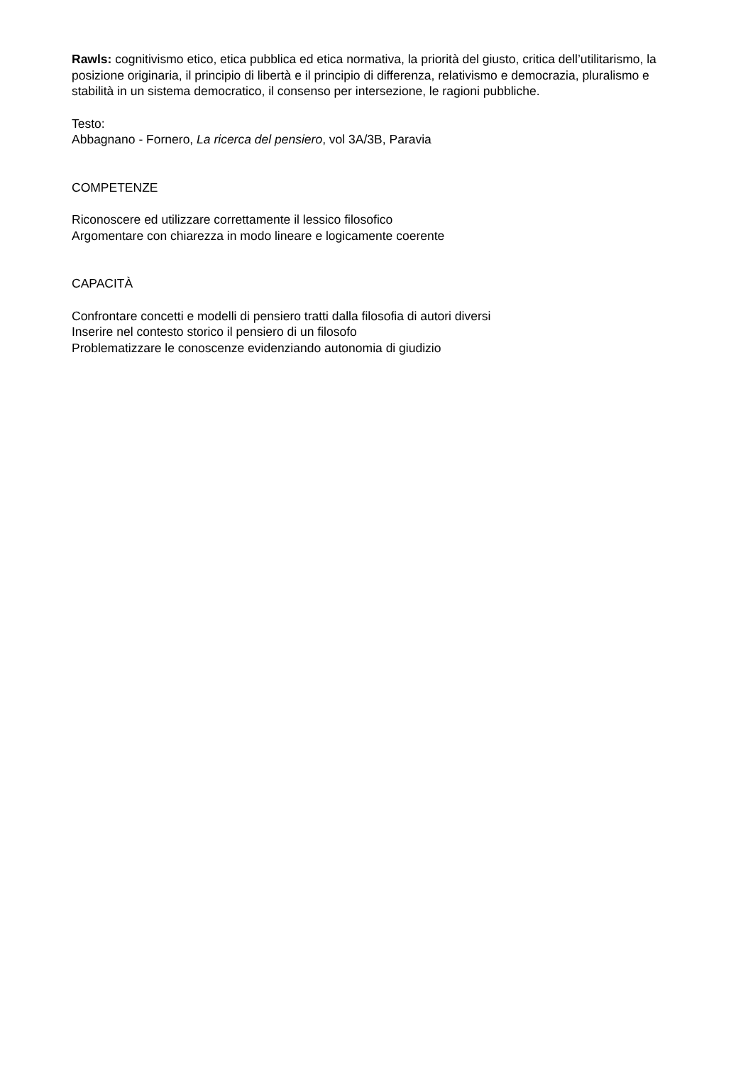Rawls: cognitivismo etico, etica pubblica ed etica normativa, la priorità del giusto, critica dell’utilitarismo, la posizione originaria, il principio di libertà e il principio di differenza, relativismo e democrazia, pluralismo e stabilità in un sistema democratico, il consenso per intersezione, le ragioni pubbliche.
Testo:
Abbagnano - Fornero, La ricerca del pensiero, vol 3A/3B, Paravia
COMPETENZE
Riconoscere ed utilizzare correttamente il lessico filosofico
Argomentare con chiarezza in modo lineare e logicamente coerente
CAPACITÀ
Confrontare concetti e modelli di pensiero tratti dalla filosofia di autori diversi
Inserire nel contesto storico il pensiero di un filosofo
Problematizzare le conoscenze evidenziando autonomia di giudizio